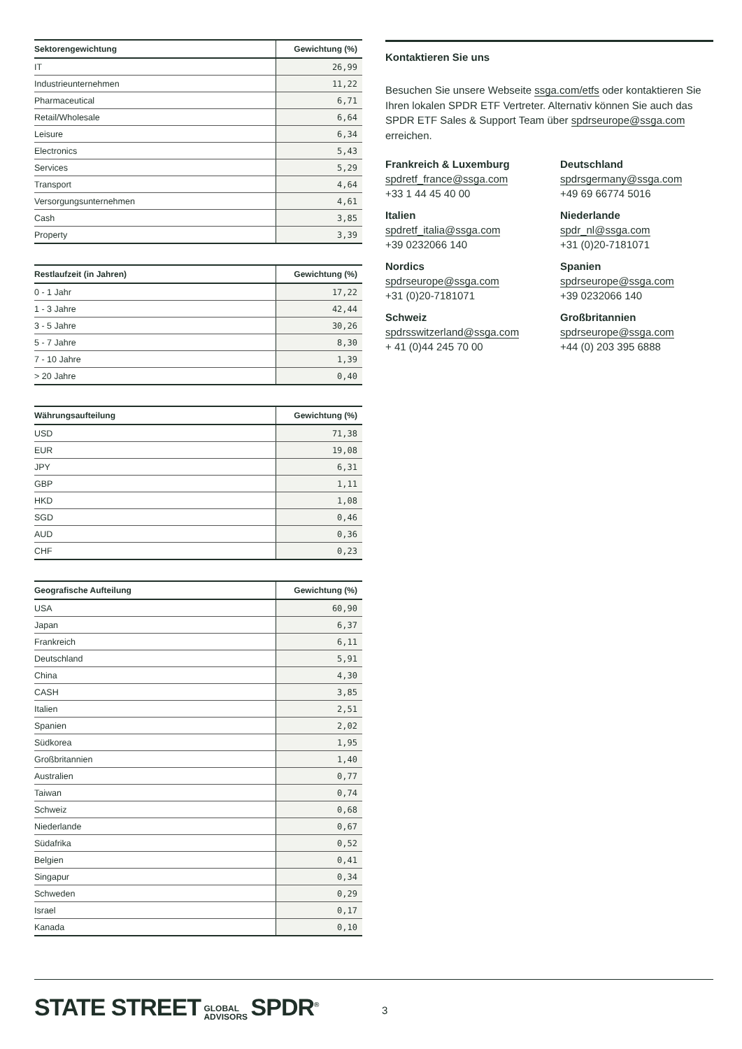| Sektorengewichtung | Gewichtung (%) |
| --- | --- |
| IT | 26,99 |
| Industrieunternehmen | 11,22 |
| Pharmaceutical | 6,71 |
| Retail/Wholesale | 6,64 |
| Leisure | 6,34 |
| Electronics | 5,43 |
| Services | 5,29 |
| Transport | 4,64 |
| Versorgungsunternehmen | 4,61 |
| Cash | 3,85 |
| Property | 3,39 |
| Restlaufzeit (in Jahren) | Gewichtung (%) |
| --- | --- |
| 0 - 1 Jahr | 17,22 |
| 1 - 3 Jahre | 42,44 |
| 3 - 5 Jahre | 30,26 |
| 5 - 7 Jahre | 8,30 |
| 7 - 10 Jahre | 1,39 |
| > 20 Jahre | 0,40 |
| Währungsaufteilung | Gewichtung (%) |
| --- | --- |
| USD | 71,38 |
| EUR | 19,08 |
| JPY | 6,31 |
| GBP | 1,11 |
| HKD | 1,08 |
| SGD | 0,46 |
| AUD | 0,36 |
| CHF | 0,23 |
| Geografische Aufteilung | Gewichtung (%) |
| --- | --- |
| USA | 60,90 |
| Japan | 6,37 |
| Frankreich | 6,11 |
| Deutschland | 5,91 |
| China | 4,30 |
| CASH | 3,85 |
| Italien | 2,51 |
| Spanien | 2,02 |
| Südkorea | 1,95 |
| Großbritannien | 1,40 |
| Australien | 0,77 |
| Taiwan | 0,74 |
| Schweiz | 0,68 |
| Niederlande | 0,67 |
| Südafrika | 0,52 |
| Belgien | 0,41 |
| Singapur | 0,34 |
| Schweden | 0,29 |
| Israel | 0,17 |
| Kanada | 0,10 |
Kontaktieren Sie uns
Besuchen Sie unsere Webseite ssga.com/etfs oder kontaktieren Sie Ihren lokalen SPDR ETF Vertreter. Alternativ können Sie auch das SPDR ETF Sales & Support Team über spdrseurope@ssga.com erreichen.
Frankreich & Luxemburg
spdretf_france@ssga.com
+33 1 44 45 40 00
Deutschland
spdrsgermany@ssga.com
+49 69 66774 5016
Italien
spdretf_italia@ssga.com
+39 0232066 140
Niederlande
spdr_nl@ssga.com
+31 (0)20-7181071
Nordics
spdrseurope@ssga.com
+31 (0)20-7181071
Spanien
spdrseurope@ssga.com
+39 0232066 140
Schweiz
spdrsswitzerland@ssga.com
+ 41 (0)44 245 70 00
Großbritannien
spdrseurope@ssga.com
+44 (0) 203 395 6888
STATE STREET GLOBAL
ADVISORS SPDR<sup>®</sup>
3